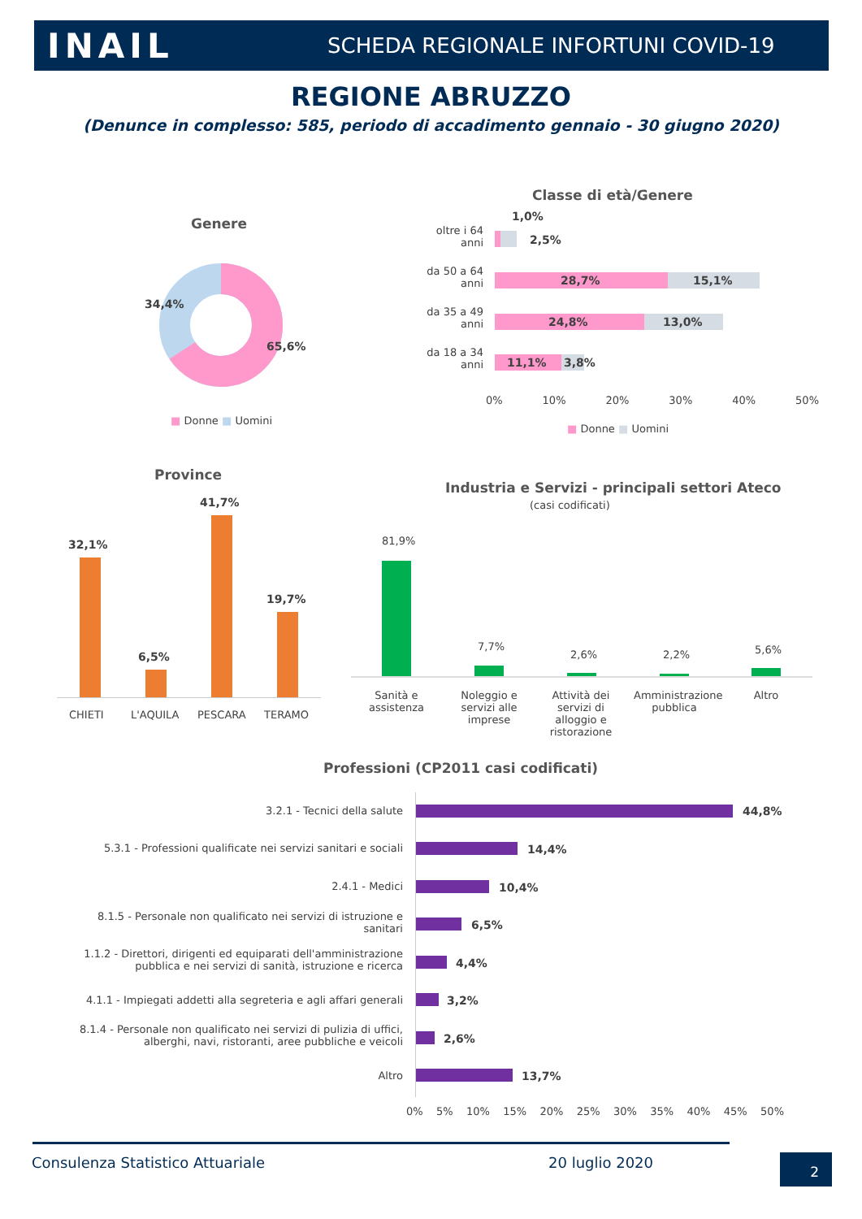INAIL
SCHEDA REGIONALE INFORTUNI COVID-19
REGIONE ABRUZZO
(Denunce in complesso: 585, periodo di accadimento gennaio - 30 giugno 2020)
Genere
34,4%
65,6%
■ Donne ■ Uomini
Classe di età/Genere
oltre i 64 anni
da 50 a 64 anni
da 35 a 49 anni
da 18 a 34 anni
1,0%
2,5%
28,7% 15,1%
24,8% 13,0%
11,1% 3,8%
0% 10% 20% 30% 40% 50%
■ Donne ■ Uomini
Province
32,1%
6,5%
41,7%
19,7%
CHIETI L'AQUILA PESCARA TERAMO
Industria e Servizi - principali settori Ateco
(casi codificati)
81,9%
7,7%
2,6% 2,2% 5,6%
Sanità e assistenza
Noleggio e servizi alle imprese
Attività dei servizi di alloggio e ristorazione
Amministrazione pubblica
Altro
Professioni (CP2011 casi codificati)
3.2.1 - Tecnici della salute 44,8%
5.3.1 - Professioni qualificate nei servizi sanitari e sociali
14,4%
2.4.1 - Medici 10,4%
8.1.5 - Personale non qualificato nei servizi di istruzione e sanitari
6,5%
1.1.2 - Direttori, dirigenti ed equiparati dell'amministrazione pubblica e nei servizi di sanità, istruzione e ricerca
4,4%
4.1.1 - Impiegati addetti alla segreteria e agli affari generali
3,2%
8.1.4 - Personale non qualificato nei servizi di pulizia di uffici, alberghi, navi, ristoranti, aree pubbliche e veicoli
2,6%
Altro 13,7%
0% 5% 10% 15% 20% 25% 30% 35% 40% 45% 50%
Consulenza Statistico Attuariale
20 luglio 2020 2